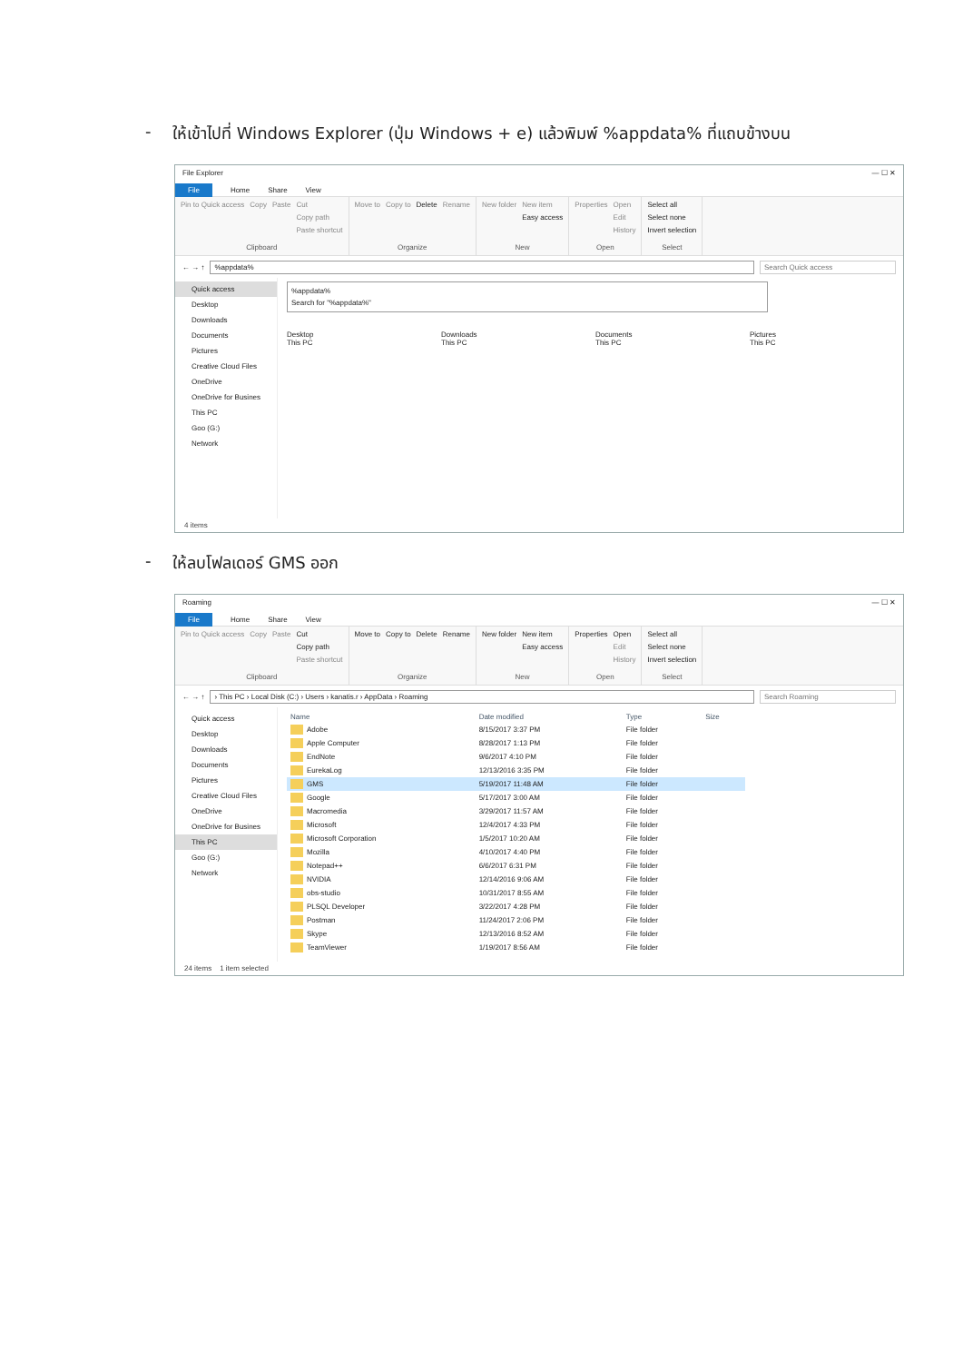- ให้เข้าไปที่ Windows Explorer (ปุ่ม Windows + e) แล้วพิมพ์ %appdata% ที่แถบข้างบน
File Explorer — ☐ ✕
File Home Share View
Pin to Quick access Copy Paste Cut
Copy path
Paste shortcut
Clipboard
Move to Copy to Delete Rename
Organize
New folder New item
Easy access
New
Properties Open
Edit
History
Open
Select all
Select none
Invert selection
Select
← → ↑%appdata% Search Quick access
Quick access
Desktop
Downloads
Documents
Pictures
Creative Cloud Files
OneDrive
OneDrive for Busines
This PC
Goo (G:)
Network
%appdata%
Search for "%appdata%"
Desktop
This PC
Downloads
This PC
Documents
This PC
Pictures
This PC
4 items
- ให้ลบโฟลเดอร์ GMS ออก
Roaming — ☐ ✕
File Home Share View
Pin to Quick access Copy Paste Cut
Copy path
Paste shortcut
Clipboard
Move to Copy to Delete Rename
Organize
New folder New item
Easy access
New
Properties Open
Edit
History
Open
Select all
Select none
Invert selection
Select
← → ↑ › This PC › Local Disk (C:) › Users › kanatis.r › AppData › Roaming Search Roaming
Quick access
Desktop
Downloads
Documents
Pictures
Creative Cloud Files
OneDrive
OneDrive for Busines
This PC
Goo (G:)
Network
| Name | Date modified | Type | Size |
| --- | --- | --- | --- |
| Adobe | 8/15/2017 3:37 PM | File folder | |
| Apple Computer | 8/28/2017 1:13 PM | File folder | |
| EndNote | 9/6/2017 4:10 PM | File folder | |
| EurekaLog | 12/13/2016 3:35 PM | File folder | |
| GMS | 5/19/2017 11:48 AM | File folder | |
| Google | 5/17/2017 3:00 AM | File folder | |
| Macromedia | 3/29/2017 11:57 AM | File folder | |
| Microsoft | 12/4/2017 4:33 PM | File folder | |
| Microsoft Corporation | 1/5/2017 10:20 AM | File folder | |
| Mozilla | 4/10/2017 4:40 PM | File folder | |
| Notepad++ | 6/6/2017 6:31 PM | File folder | |
| NVIDIA | 12/14/2016 9:06 AM | File folder | |
| obs-studio | 10/31/2017 8:55 AM | File folder | |
| PLSQL Developer | 3/22/2017 4:28 PM | File folder | |
| Postman | 11/24/2017 2:06 PM | File folder | |
| Skype | 12/13/2016 8:52 AM | File folder | |
| TeamViewer | 1/19/2017 8:56 AM | File folder | |
24 items 1 item selected